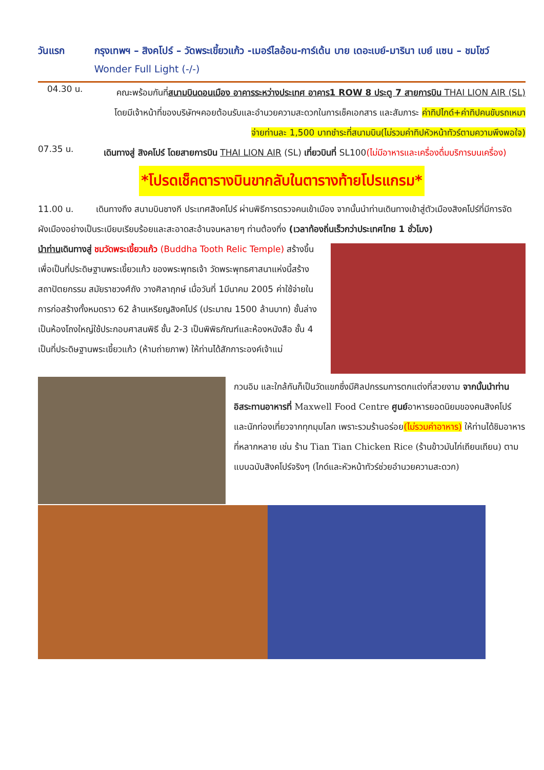วันแรก กรุงเทพฯ – สิงคโปร์ – วัดพระเขี้ยวแก้ว -เมอร์ไลอ้อน-การ์เด้น บาย เดอะเบย์-มารินา เบย์ แซน – ชมโชว์ Wonder Full Light (-/-)
04.30 น.
คณะพร้อมกันที่สนามบินดอนเมือง อาคารระหว่างประเทศ อาคาร1 ROW 8 ประตู 7 สายการบิน THAI LION AIR (SL) โดยมีเจ้าหน้าที่ของบริษัทฯคอยต้อนรับและอำนวยความสะดวกในการเช็คเอกสาร และสัมภาระ ค่าทิปไกด์+ค่าทิปคนขับรถเหมาจ่ายท่านละ 1,500 บาทชำระที่สนามบิน(ไม่รวมค่าทิปหัวหน้าทัวร์ตามความพึงพอใจ)
07.35 น.
เดินทางสู่ สิงคโปร์ โดยสายการบิน THAI LION AIR (SL) เที่ยวบินที่ SL100(ไม่มีอาหารและเครื่องดื่มบริการบนเครื่อง)
*โปรดเช็คตารางบินขากลับในตารางท้ายโปรแกรม*
11.00 น. เดินทางถึง สนามบินชางกี ประเทศสิงคโปร์ ผ่านพิธีการตรวจคนเข้าเมือง จากนั้นนำท่านเดินทางเข้าสู่ตัวเมืองสิงคโปร์ที่มีการจัดผังเมืองอย่างเป็นระเบียบเรียบร้อยและสะอาดสะอ้านจนหลายๆ ท่านต้องทึ่ง (เวลาท้องถิ่นเร็วกว่าประเทศไทย 1 ชั่วโมง)
นำท่านเดินทางสู่ ชมวัดพระเขี้ยวแก้ว (Buddha Tooth Relic Temple) สร้างขึ้นเพื่อเป็นที่ประดิษฐานพระเขี้ยวแก้ว ของพระพุทธเจ้า วัดพระพุทธศาสนาแห่งนี้สร้าง สถาปัตยกรรม สมัยราชวงศ์ถัง วางศิลาฤกษ์ เมื่อวันที่ 1มีนาคม 2005 ค่าใช้จ่ายในการก่อสร้างทั้งหมดราว 62 ล้านเหรียญสิงคโปร์ (ประมาณ 1500 ล้านบาท) ชั้นล่างเป็นห้องโถงใหญ่ใช้ประกอบศาสนพิธี ชั้น 2-3 เป็นพิพิธภัณฑ์และห้องหนังสือ ชั้น 4 เป็นที่ประดิษฐานพระเขี้ยวแก้ว (ห้ามถ่ายภาพ) ให้ท่านได้สักการะองค์เจ้าแม่
กวนอิม และใกล้กันก็เป็นวัดแขกซึ่งมีศิลปกรรมการตกแต่งที่สวยงาม จากนั้นนำท่าน อิสระทานอาหารที่ Maxwell Food Centre ศูนย์อาหารยอดนิยมของคนสิงคโปร์ และนักท่องเที่ยวจากทุกมุมโลก เพราะรวมร้านอร่อย(ไม่รวมค่าอาหาร) ให้ท่านได้ชิมอาหารที่หลากหลาย เช่น ร้าน Tian Tian Chicken Rice (ร้านข้าวมันไก่เถียนเถียน) ตามแบบฉบับสิงคโปร์จริงๆ (ไกด์และหัวหน้าทัวร์ช่วยอำนวยความสะดวก)